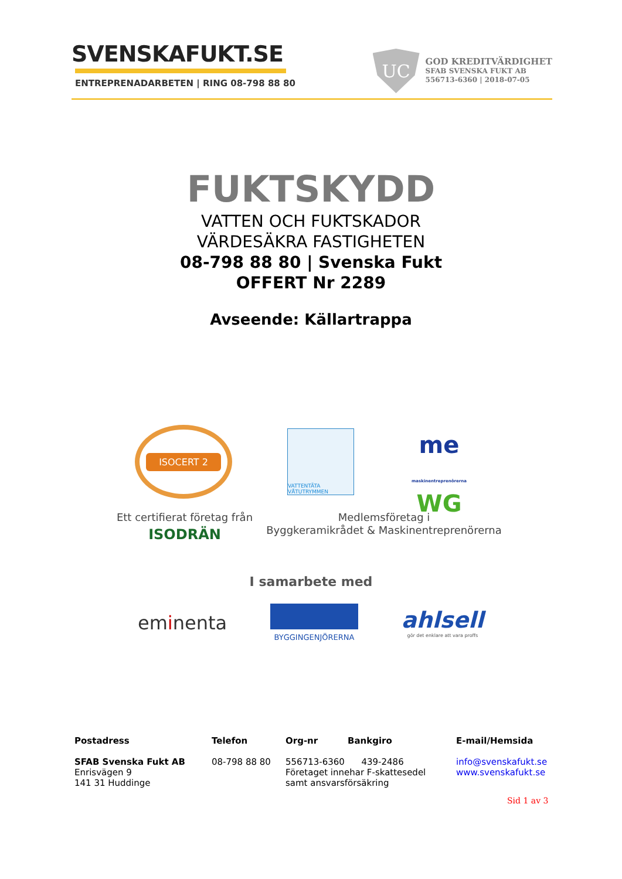SVENSKAFUKT.SE
ENTREPRENADARBETEN | RING 08-798 88 80
UC
GOD KREDITVÄRDIGHET
SFAB SVENSKA FUKT AB
556713-6360 | 2018-07-05
FUKTSKYDD
VATTEN OCH FUKTSKADOR
VÄRDESÄKRA FASTIGHETEN
08-798 88 80 | Svenska Fukt
OFFERT Nr 2289
Avseende: Källartrappa
ISOCERT 2
VATTENTÄTA VÅTUTRYMMEN
me
maskinentreprenörerna
WG
Ett certifierat företag från
ISODRÄN
Medlemsföretag i
Byggkeramikrådet & Maskinentreprenörerna
I samarbete med
eminenta
BYGGINGENJÖRERNA
ahlsell
gör det enklare att vara proffs
Postadress Telefon Org-nr Bankgiro E-mail/Hemsida
SFAB Svenska Fukt AB
Enrisvägen 9
141 31 Huddinge
08-798 88 80 556713-6360 439-2486
Företaget innehar F-skattesedel
samt ansvarsförsäkring
info@svenskafukt.se
www.svenskafukt.se
Sid 1 av 3